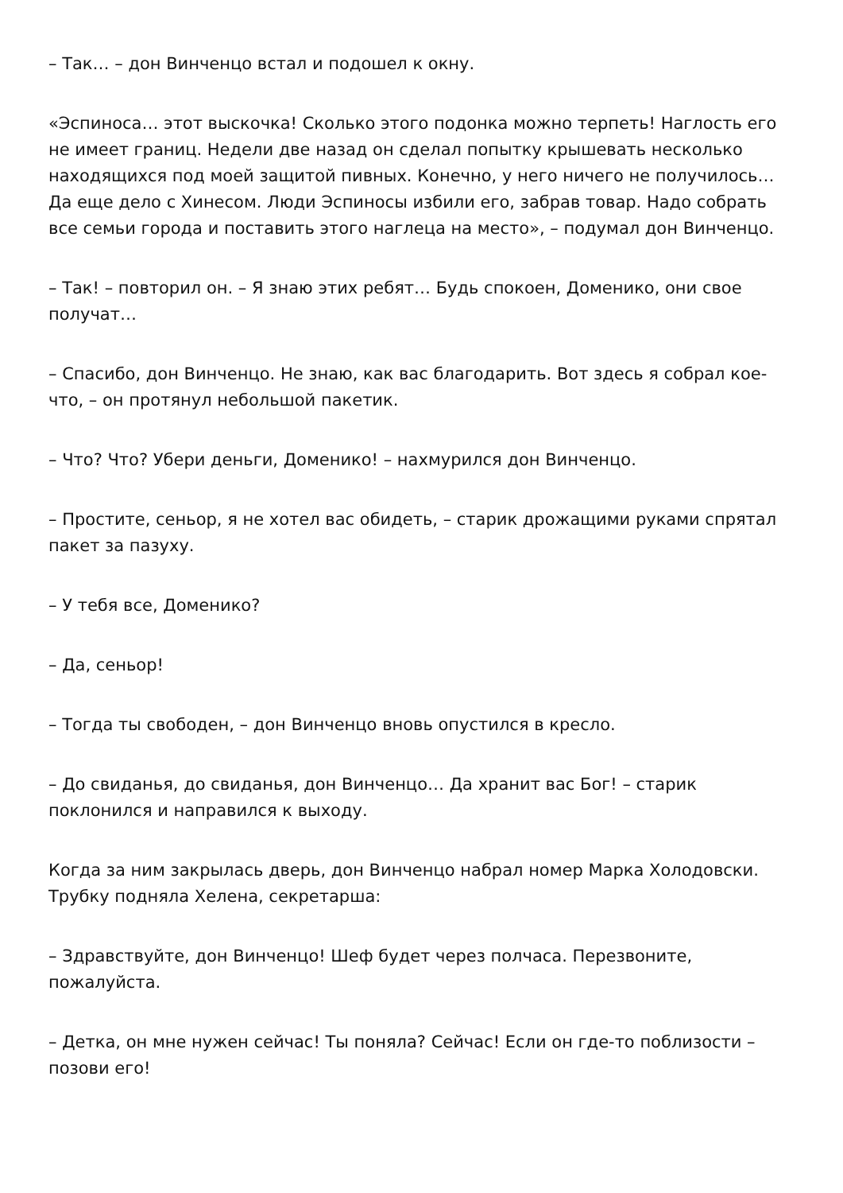– Так… – дон Винченцо встал и подошел к окну.
«Эспиноса… этот выскочка! Сколько этого подонка можно терпеть! Наглость его не имеет границ. Недели две назад он сделал попытку крышевать несколько находящихся под моей защитой пивных. Конечно, у него ничего не получилось… Да еще дело с Хинесом. Люди Эспиносы избили его, забрав товар. Надо собрать все семьи города и поставить этого наглеца на место», – подумал дон Винченцо.
– Так! – повторил он. – Я знаю этих ребят… Будь спокоен, Доменико, они свое получат…
– Спасибо, дон Винченцо. Не знаю, как вас благодарить. Вот здесь я собрал кое-что, – он протянул небольшой пакетик.
– Что? Что? Убери деньги, Доменико! – нахмурился дон Винченцо.
– Простите, сеньор, я не хотел вас обидеть, – старик дрожащими руками спрятал пакет за пазуху.
– У тебя все, Доменико?
– Да, сеньор!
– Тогда ты свободен, – дон Винченцо вновь опустился в кресло.
– До свиданья, до свиданья, дон Винченцо… Да хранит вас Бог! – старик поклонился и направился к выходу.
Когда за ним закрылась дверь, дон Винченцо набрал номер Марка Холодовски. Трубку подняла Хелена, секретарша:
– Здравствуйте, дон Винченцо! Шеф будет через полчаса. Перезвоните, пожалуйста.
– Детка, он мне нужен сейчас! Ты поняла? Сейчас! Если он где-то поблизости – позови его!